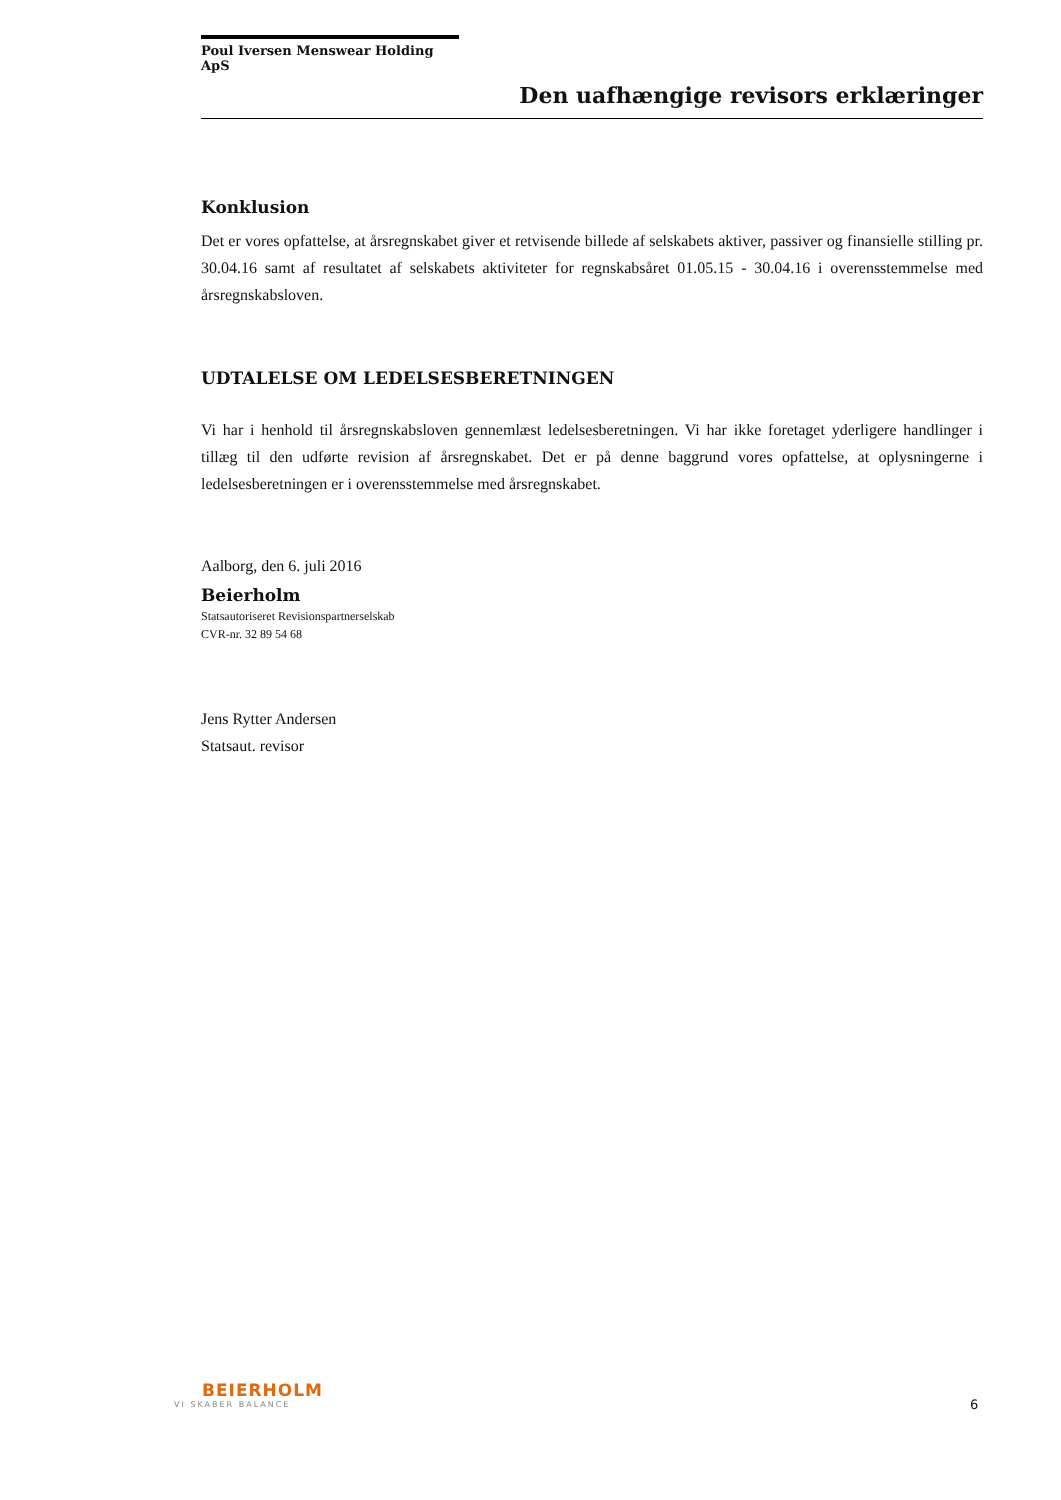Poul Iversen Menswear Holding ApS
Den uafhængige revisors erklæringer
Konklusion
Det er vores opfattelse, at årsregnskabet giver et retvisende billede af selskabets aktiver, passiver og finansielle stilling pr. 30.04.16 samt af resultatet af selskabets aktiviteter for regnskabsåret 01.05.15 - 30.04.16 i overensstemmelse med årsregnskabsloven.
UDTALELSE OM LEDELSESBERETNINGEN
Vi har i henhold til årsregnskabsloven gennemlæst ledelsesberetningen. Vi har ikke foretaget yderligere handlinger i tillæg til den udførte revision af årsregnskabet. Det er på denne baggrund vores opfattelse, at oplysningerne i ledelsesberetningen er i overensstemmelse med årsregnskabet.
Aalborg, den 6. juli 2016
Beierholm
Statsautoriseret Revisionspartnerselskab
CVR-nr. 32 89 54 68
Jens Rytter Andersen
Statsaut. revisor
BEIERHOLM
VI SKABER BALANCE
6